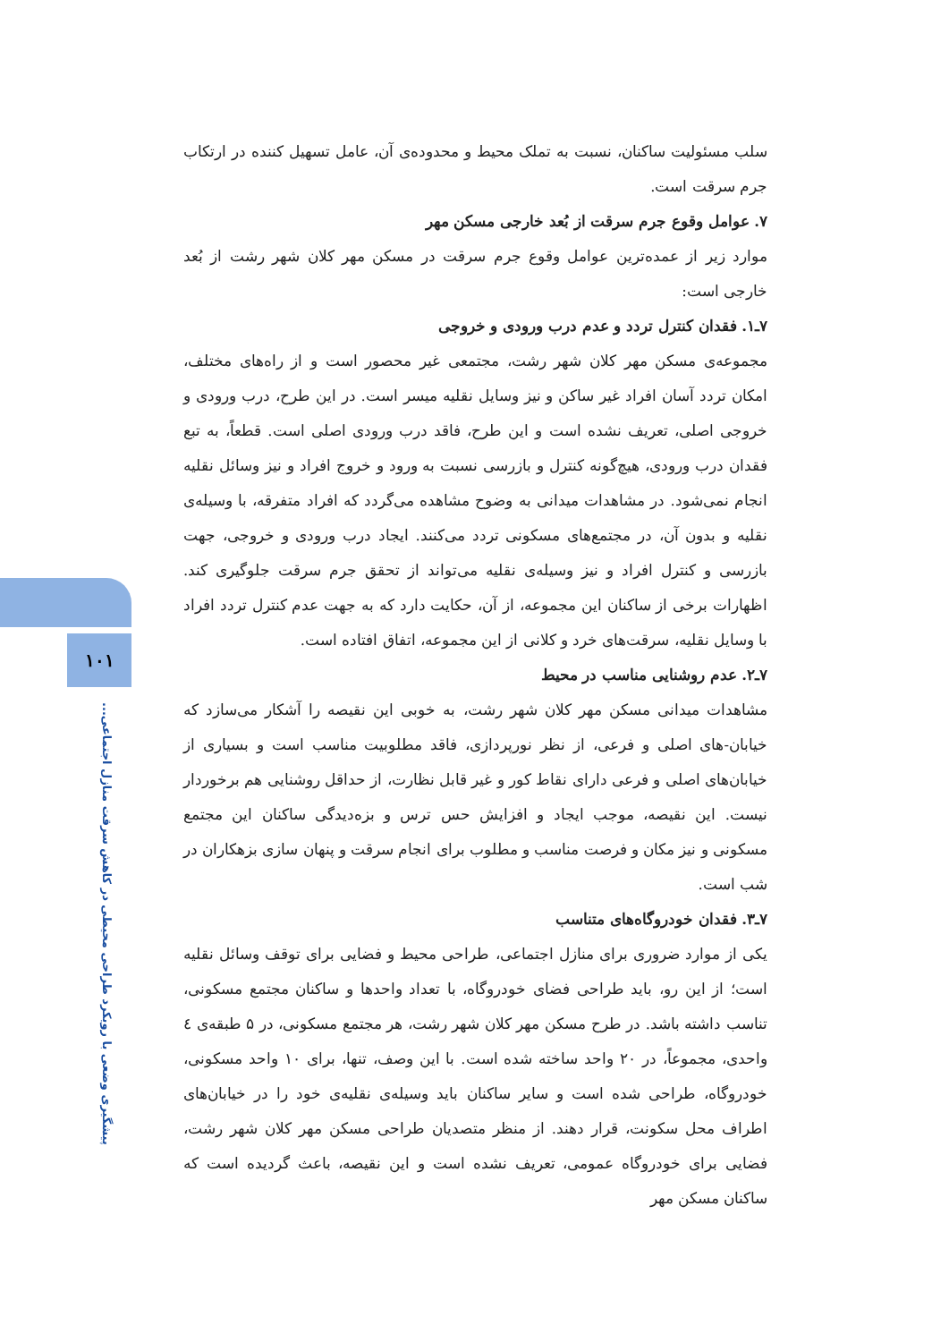سلب مسئولیت ساکنان، نسبت به تملک محیط و محدوده‌ی آن، عامل تسهیل کننده در ارتکاب جرم سرقت است.
۷. عوامل وقوع جرم سرقت از بُعد خارجی مسکن مهر
موارد زیر از عمده‌ترین عوامل وقوع جرم سرقت در مسکن مهر کلان شهر رشت از بُعد خارجی است:
۷ـ۱. فقدان کنترل تردد و عدم درب ورودی و خروجی
مجموعه‌ی مسکن مهر کلان شهر رشت، مجتمعی غیر محصور است و از راه‌های مختلف، امکان تردد آسان افراد غیر ساکن و نیز وسایل نقلیه میسر است. در این طرح، درب ورودی و خروجی اصلی، تعریف نشده است و این طرح، فاقد درب ورودی اصلی است. قطعاً، به تبع فقدان درب ورودی، هیچ‌گونه کنترل و بازرسی نسبت به ورود و خروج افراد و نیز وسائل نقلیه انجام نمی‌شود. در مشاهدات میدانی به وضوح مشاهده می‌گردد که افراد متفرقه، با وسیله‌ی نقلیه و بدون آن، در مجتمع‌های مسکونی تردد می‌کنند. ایجاد درب ورودی و خروجی، جهت بازرسی و کنترل افراد و نیز وسیله‌ی نقلیه می‌تواند از تحقق جرم سرقت جلوگیری کند. اظهارات برخی از ساکنان این مجموعه، از آن، حکایت دارد که به جهت عدم کنترل تردد افراد با وسایل نقلیه، سرقت‌های خرد و کلانی از این مجموعه، اتفاق افتاده است.
۷ـ۲. عدم روشنایی مناسب در محیط
مشاهدات میدانی مسکن مهر کلان شهر رشت، به خوبی این نقیصه را آشکار می‌سازد که خیابان-های اصلی و فرعی، از نظر نورپردازی، فاقد مطلوبیت مناسب است و بسیاری از خیابان‌های اصلی و فرعی دارای نقاط کور و غیر قابل نظارت، از حداقل روشنایی هم برخوردار نیست. این نقیصه، موجب ایجاد و افزایش حس ترس و بزه‌دیدگی ساکنان این مجتمع مسکونی و نیز مکان و فرصت مناسب و مطلوب برای انجام سرقت و پنهان سازی بزهکاران در شب است.
۷ـ۳. فقدان خودروگاه‌های متناسب
یکی از موارد ضروری برای منازل اجتماعی، طراحی محیط و فضایی برای توقف وسائل نقلیه است؛ از این رو، باید طراحی فضای خودروگاه، با تعداد واحدها و ساکنان مجتمع مسکونی، تناسب داشته باشد. در طرح مسکن مهر کلان شهر رشت، هر مجتمع مسکونی، در ۵ طبقه‌ی ٤ واحدی، مجموعاً، در ۲۰ واحد ساخته شده است. با این وصف، تنها، برای ۱۰ واحد مسکونی، خودروگاه، طراحی شده است و سایر ساکنان باید وسیله‌ی نقلیه‌ی خود را در خیابان‌های اطراف محل سکونت، قرار دهند. از منظر متصدیان طراحی مسکن مهر کلان شهر رشت، فضایی برای خودروگاه عمومی، تعریف نشده است و این نقیصه، باعث گردیده است که ساکنان مسکن مهر
۱۰۱
پیشگیری وضعی با رویکرد طراحی محیطی در کاهش سرقت منازل اجتماعی...